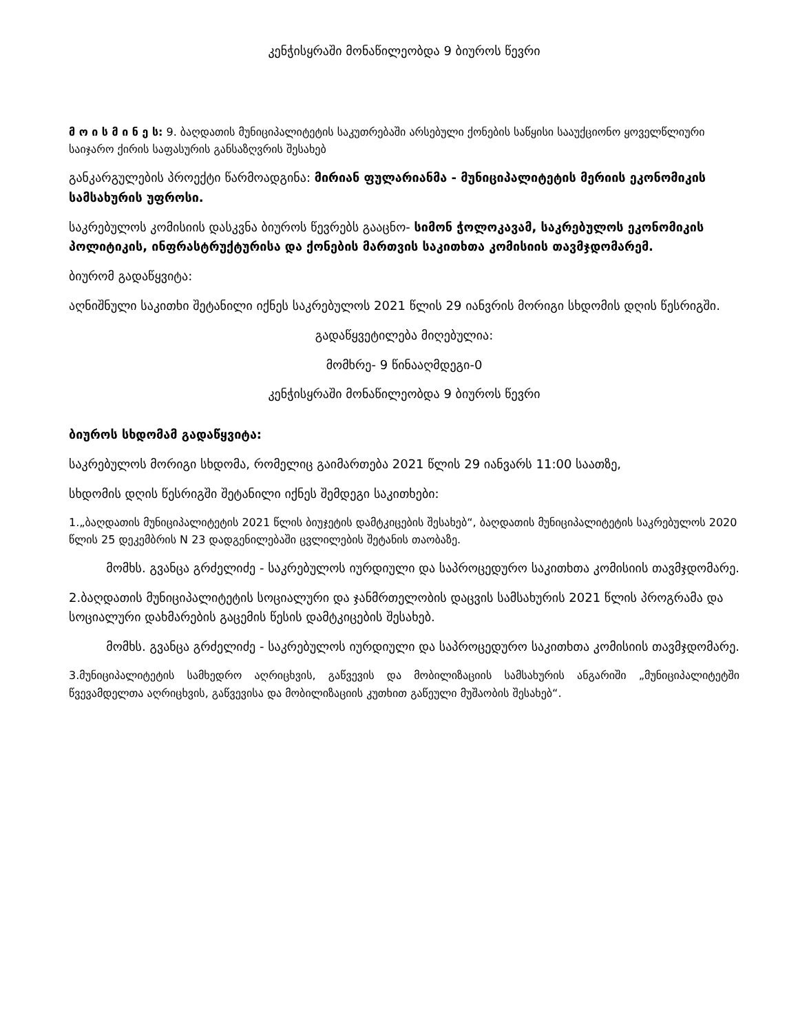კენჭისყრაში მონაწილეობდა 9 ბიუროს წევრი
მ ო ი ს მ ი ნ ე ს: 9. ბაღდათის მუნიციპალიტეტის საკუთრებაში არსებული ქონების საწყისი სააუქციონო ყოველწლიური საიჯარო ქირის საფასურის განსაზღვრის შესახებ
განკარგულების პროექტი წარმოადგინა: მირიან ფულარიანმა - მუნიციპალიტეტის მერიის ეკონომიკის სამსახურის უფროსი.
საკრებულოს კომისიის დასკვნა ბიუროს წევრებს გააცნო- სიმონ ჭოლოკავამ, საკრებულოს ეკონომიკის პოლიტიკის, ინფრასტრუქტურისა და ქონების მართვის საკითხთა კომისიის თავმჯდომარემ.
ბიურომ გადაწყვიტა:
აღნიშნული საკითხი შეტანილი იქნეს საკრებულოს 2021 წლის 29 იანვრის მორიგი სხდომის დღის წესრიგში.
გადაწყვეტილება მიღებულია:
მომხრე- 9 წინააღმდეგი-0
კენჭისყრაში მონაწილეობდა 9 ბიუროს წევრი
ბიუროს სხდომამ გადაწყვიტა:
საკრებულოს მორიგი სხდომა, რომელიც გაიმართება 2021 წლის 29 იანვარს 11:00 საათზე,
სხდომის დღის წესრიგში შეტანილი იქნეს შემდეგი საკითხები:
1.„ბაღდათის მუნიციპალიტეტის 2021 წლის ბიუჯეტის დამტკიცების შესახებ“, ბაღდათის მუნიციპალიტეტის საკრებულოს 2020 წლის 25 დეკემბრის N 23 დადგენილებაში ცვლილების შეტანის თაობაზე.
მომხს. გვანცა გრძელიძე - საკრებულოს იურდიული და საპროცედურო საკითხთა კომისიის თავმჯდომარე.
2.ბაღდათის მუნიციპალიტეტის სოციალური და ჯანმრთელობის დაცვის სამსახურის 2021 წლის პროგრამა და სოციალური დახმარების გაცემის წესის დამტკიცების შესახებ.
მომხს. გვანცა გრძელიძე - საკრებულოს იურდიული და საპროცედურო საკითხთა კომისიის თავმჯდომარე.
3.მუნიციპალიტეტის სამხედრო აღრიცხვის, გაწვევის და მობილიზაციის სამსახურის ანგარიში „მუნიციპალიტეტში წვევამდელთა აღრიცხვის, გაწვევისა და მობილიზაციის კუთხით გაწეული მუშაობის შესახებ“.